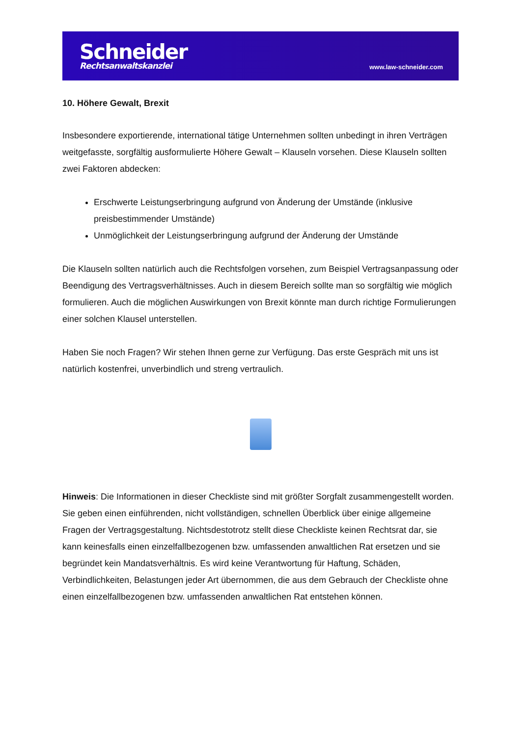Schneider
Rechtsanwaltskanzlei
www.law-schneider.com
10. Höhere Gewalt, Brexit
Insbesondere exportierende, international tätige Unternehmen sollten unbedingt in ihren Verträgen weitgefasste, sorgfältig ausformulierte Höhere Gewalt – Klauseln vorsehen. Diese Klauseln sollten zwei Faktoren abdecken:
Erschwerte Leistungserbringung aufgrund von Änderung der Umstände (inklusive preisbestimmender Umstände)
Unmöglichkeit der Leistungserbringung aufgrund der Änderung der Umstände
Die Klauseln sollten natürlich auch die Rechtsfolgen vorsehen, zum Beispiel Vertragsanpassung oder Beendigung des Vertragsverhältnisses. Auch in diesem Bereich sollte man so sorgfältig wie möglich formulieren. Auch die möglichen Auswirkungen von Brexit könnte man durch richtige Formulierungen einer solchen Klausel unterstellen.
Haben Sie noch Fragen? Wir stehen Ihnen gerne zur Verfügung. Das erste Gespräch mit uns ist natürlich kostenfrei, unverbindlich und streng vertraulich.
Hinweis: Die Informationen in dieser Checkliste sind mit größter Sorgfalt zusammengestellt worden. Sie geben einen einführenden, nicht vollständigen, schnellen Überblick über einige allgemeine Fragen der Vertragsgestaltung. Nichtsdestotrotz stellt diese Checkliste keinen Rechtsrat dar, sie kann keinesfalls einen einzelfallbezogenen bzw. umfassenden anwaltlichen Rat ersetzen und sie begründet kein Mandatsverhältnis. Es wird keine Verantwortung für Haftung, Schäden, Verbindlichkeiten, Belastungen jeder Art übernommen, die aus dem Gebrauch der Checkliste ohne einen einzelfallbezogenen bzw. umfassenden anwaltlichen Rat entstehen können.